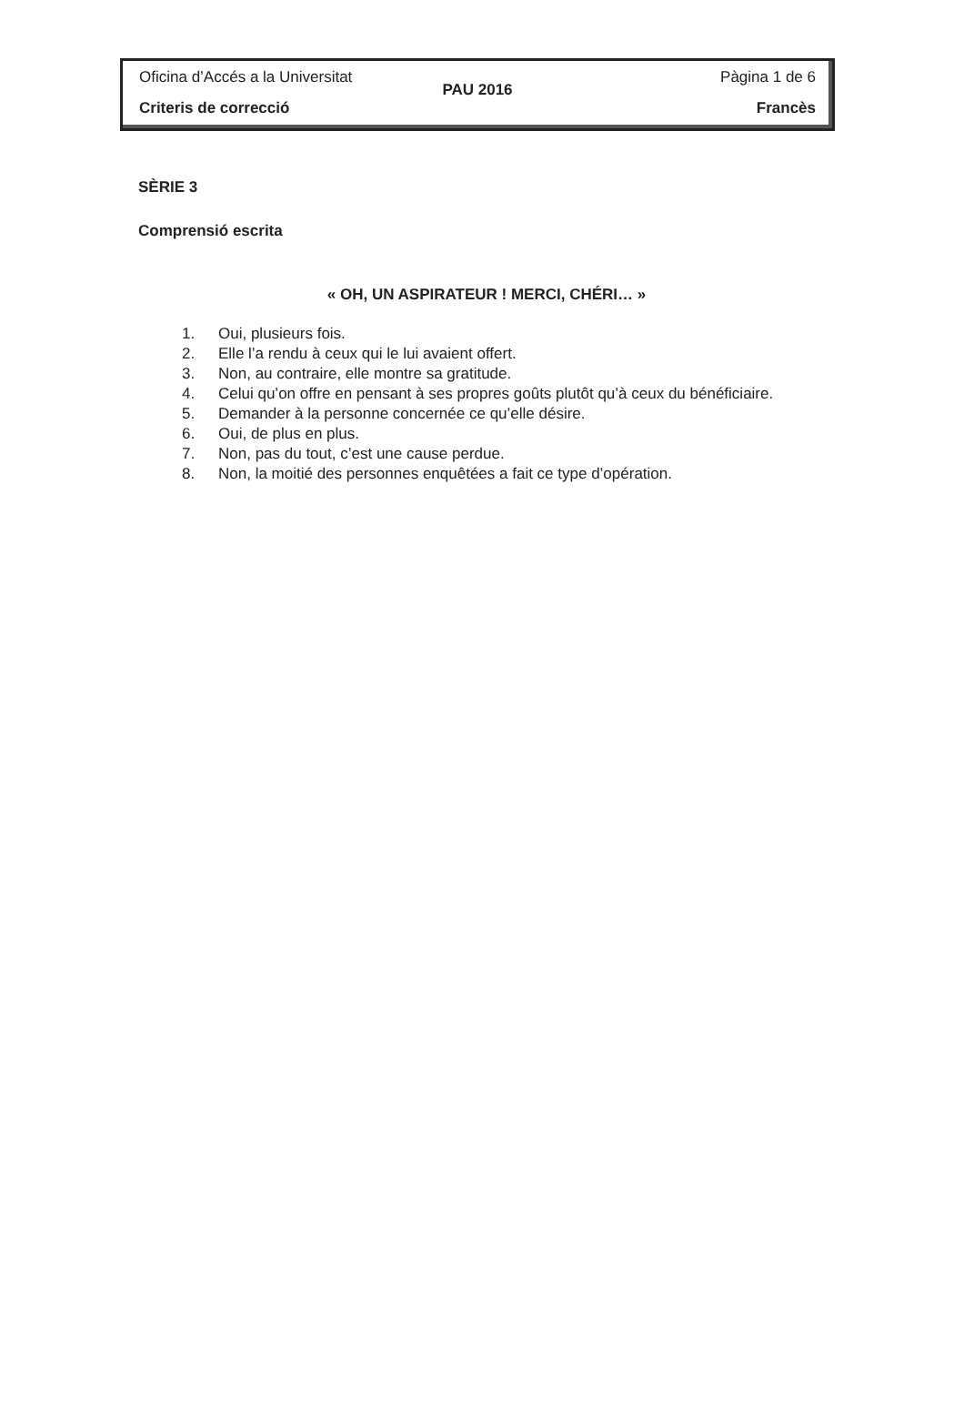Oficina d’Accés a la Universitat Pàgina 1 de 6
PAU 2016
Criteris de correcció Francès
SÈRIE 3
Comprensió escrita
« OH, UN ASPIRATEUR ! MERCI, CHÉRI… »
1. Oui, plusieurs fois.
2. Elle l’a rendu à ceux qui le lui avaient offert.
3. Non, au contraire, elle montre sa gratitude.
4. Celui qu’on offre en pensant à ses propres goûts plutôt qu’à ceux du bénéficiaire.
5. Demander à la personne concernée ce qu’elle désire.
6. Oui, de plus en plus.
7. Non, pas du tout, c’est une cause perdue.
8. Non, la moitié des personnes enquêtées a fait ce type d’opération.